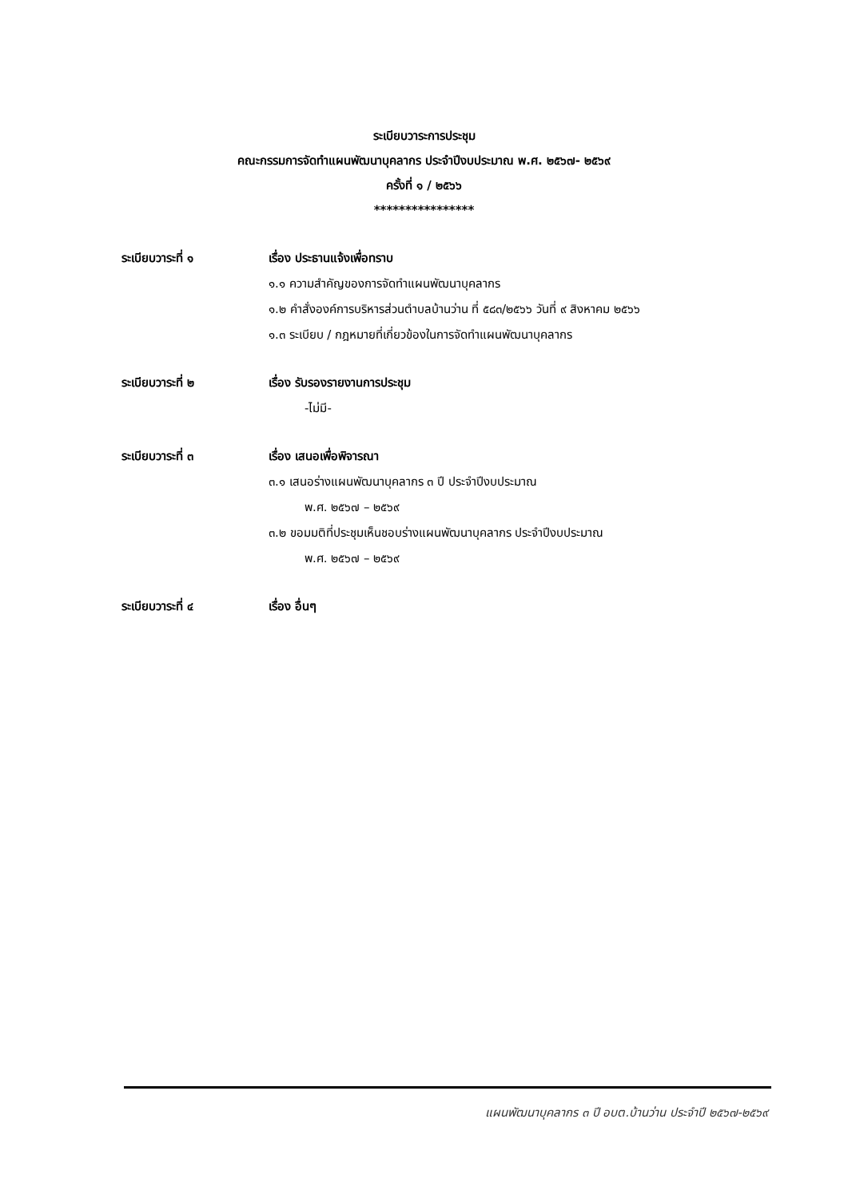ระเบียบวาระการประชุม
คณะกรรมการจัดทำแผนพัฒนาบุคลากร ประจำปีงบประมาณ พ.ศ. ๒๕๖๗- ๒๕๖๙
ครั้งที่ ๑ / ๒๕๖๖
****************
ระเบียบวาระที่ ๑ เรื่อง ประธานแจ้งเพื่อทราบ
๑.๑ ความสำคัญของการจัดทำแผนพัฒนาบุคลากร
๑.๒ คำสั่งองค์การบริหารส่วนตำบลบ้านว่าน ที่ ๕๘๓/๒๕๖๖ วันที่ ๙ สิงหาคม ๒๕๖๖
๑.๓ ระเบียบ / กฎหมายที่เกี่ยวข้องในการจัดทำแผนพัฒนาบุคลากร
ระเบียบวาระที่ ๒ เรื่อง รับรองรายงานการประชุม
-ไม่มี-
ระเบียบวาระที่ ๓ เรื่อง เสนอเพื่อพิจารณา
๓.๑ เสนอร่างแผนพัฒนาบุคลากร ๓ ปี ประจำปีงบประมาณ
พ.ศ. ๒๕๖๗ – ๒๕๖๙
๓.๒ ขอมมติที่ประชุมเห็นชอบร่างแผนพัฒนาบุคลากร ประจำปีงบประมาณ
พ.ศ. ๒๕๖๗ – ๒๕๖๙
ระเบียบวาระที่ ๔ เรื่อง อื่นๆ
แผนพัฒนาบุคลากร ๓ ปี อบต.บ้านว่าน ประจำปี ๒๕๖๗-๒๕๖๙